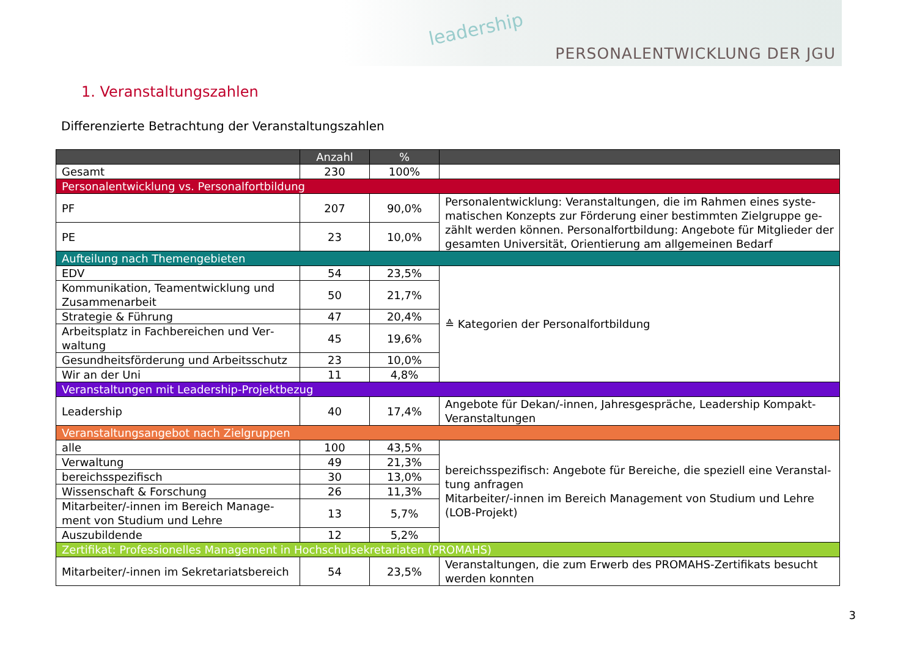leadership
PERSONALENTWICKLUNG DER JGU
1. Veranstaltungszahlen
Differenzierte Betrachtung der Veranstaltungszahlen
| | Anzahl | % | |
| --- | --- | --- | --- |
| Gesamt | 230 | 100% | |
| Personalentwicklung vs. Personalfortbildung | | | |
| PF | 207 | 90,0% | Personalentwicklung: Veranstaltungen, die im Rahmen eines syste­matischen Konzepts zur Förderung einer bestimmten Zielgruppe ge­zählt werden können. Personalfortbildung: Angebote für Mitglieder der gesamten Universität, Orientierung am allgemeinen Bedarf |
| PE | 23 | 10,0% | |
| Aufteilung nach Themengebieten | | | |
| EDV | 54 | 23,5% | ≙ Kategorien der Personalfortbildung |
| Kommunikation, Teamentwicklung und Zusammenarbeit | 50 | 21,7% | |
| Strategie & Führung | 47 | 20,4% | |
| Arbeitsplatz in Fachbereichen und Ver­waltung | 45 | 19,6% | |
| Gesundheitsförderung und Arbeitsschutz | 23 | 10,0% | |
| Wir an der Uni | 11 | 4,8% | |
| Veranstaltungen mit Leadership-Projektbezug | | | |
| Leadership | 40 | 17,4% | Angebote für Dekan/-innen, Jahresgespräche, Leadership Kompakt-Veranstaltungen |
| Veranstaltungsangebot nach Zielgruppen | | | |
| alle | 100 | 43,5% | bereichsspezifisch: Angebote für Bereiche, die speziell eine Veranstal­tung anfragen Mitarbeiter/-innen im Bereich Management von Studium und Lehre (LOB-Projekt) |
| Verwaltung | 49 | 21,3% | |
| bereichsspezifisch | 30 | 13,0% | |
| Wissenschaft & Forschung | 26 | 11,3% | |
| Mitarbeiter/-innen im Bereich Manage­ment von Studium und Lehre | 13 | 5,7% | |
| Auszubildende | 12 | 5,2% | |
| Zertifikat: Professionelles Management in Hochschulsekretariaten (PROMAHS) | | | |
| Mitarbeiter/-innen im Sekretariatsbereich | 54 | 23,5% | Veranstaltungen, die zum Erwerb des PROMAHS-Zertifikats besucht werden konnten |
3